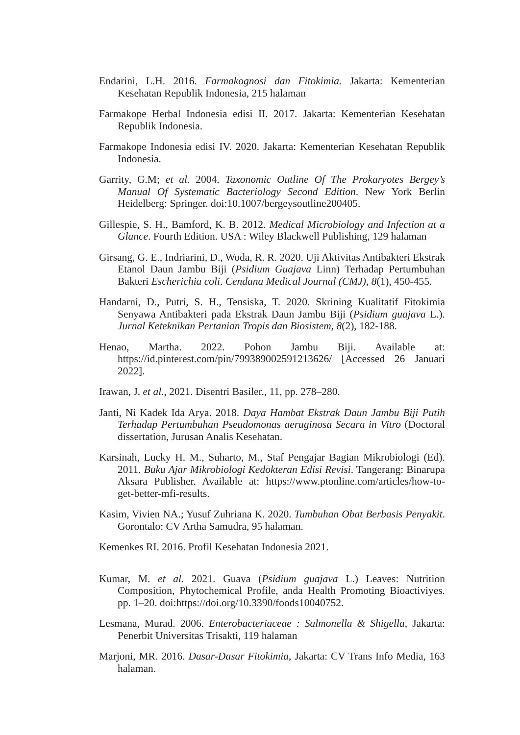Endarini, L.H. 2016. Farmakognosi dan Fitokimia. Jakarta: Kementerian Kesehatan Republik Indonesia, 215 halaman
Farmakope Herbal Indonesia edisi II. 2017. Jakarta: Kementerian Kesehatan Republik Indonesia.
Farmakope Indonesia edisi IV. 2020. Jakarta: Kementerian Kesehatan Republik Indonesia.
Garrity, G.M; et al. 2004. Taxonomic Outline Of The Prokaryotes Bergey’s Manual Of Systematic Bacteriology Second Edition. New York Berlin Heidelberg: Springer. doi:10.1007/bergeysoutline200405.
Gillespie, S. H., Bamford, K. B. 2012. Medical Microbiology and Infection at a Glance. Fourth Edition. USA : Wiley Blackwell Publishing, 129 halaman
Girsang, G. E., Indriarini, D., Woda, R. R. 2020. Uji Aktivitas Antibakteri Ekstrak Etanol Daun Jambu Biji (Psidium Guajava Linn) Terhadap Pertumbuhan Bakteri Escherichia coli. Cendana Medical Journal (CMJ), 8(1), 450-455.
Handarni, D., Putri, S. H., Tensiska, T. 2020. Skrining Kualitatif Fitokimia Senyawa Antibakteri pada Ekstrak Daun Jambu Biji (Psidium guajava L.). Jurnal Keteknikan Pertanian Tropis dan Biosistem, 8(2), 182-188.
Henao, Martha. 2022. Pohon Jambu Biji. Available at: https://id.pinterest.com/pin/799389002591213626/ [Accessed 26 Januari 2022].
Irawan, J. et al., 2021. Disentri Basiler., 11, pp. 278–280.
Janti, Ni Kadek Ida Arya. 2018. Daya Hambat Ekstrak Daun Jambu Biji Putih Terhadap Pertumbuhan Pseudomonas aeruginosa Secara in Vitro (Doctoral dissertation, Jurusan Analis Kesehatan.
Karsinah, Lucky H. M., Suharto, M., Staf Pengajar Bagian Mikrobiologi (Ed). 2011. Buku Ajar Mikrobiologi Kedokteran Edisi Revisi. Tangerang: Binarupa Aksara Publisher. Available at: https://www.ptonline.com/articles/how-to-get-better-mfi-results.
Kasim, Vivien NA.; Yusuf Zuhriana K. 2020. Tumbuhan Obat Berbasis Penyakit. Gorontalo: CV Artha Samudra, 95 halaman.
Kemenkes RI. 2016. Profil Kesehatan Indonesia 2021.
Kumar, M. et al. 2021. Guava (Psidium guajava L.) Leaves: Nutrition Composition, Phytochemical Profile, anda Health Promoting Bioactiviyes. pp. 1–20. doi:https://doi.org/10.3390/foods10040752.
Lesmana, Murad. 2006. Enterobacteriaceae : Salmonella & Shigella, Jakarta: Penerbit Universitas Trisakti, 119 halaman
Marjoni, MR. 2016. Dasar-Dasar Fitokimia, Jakarta: CV Trans Info Media, 163 halaman.